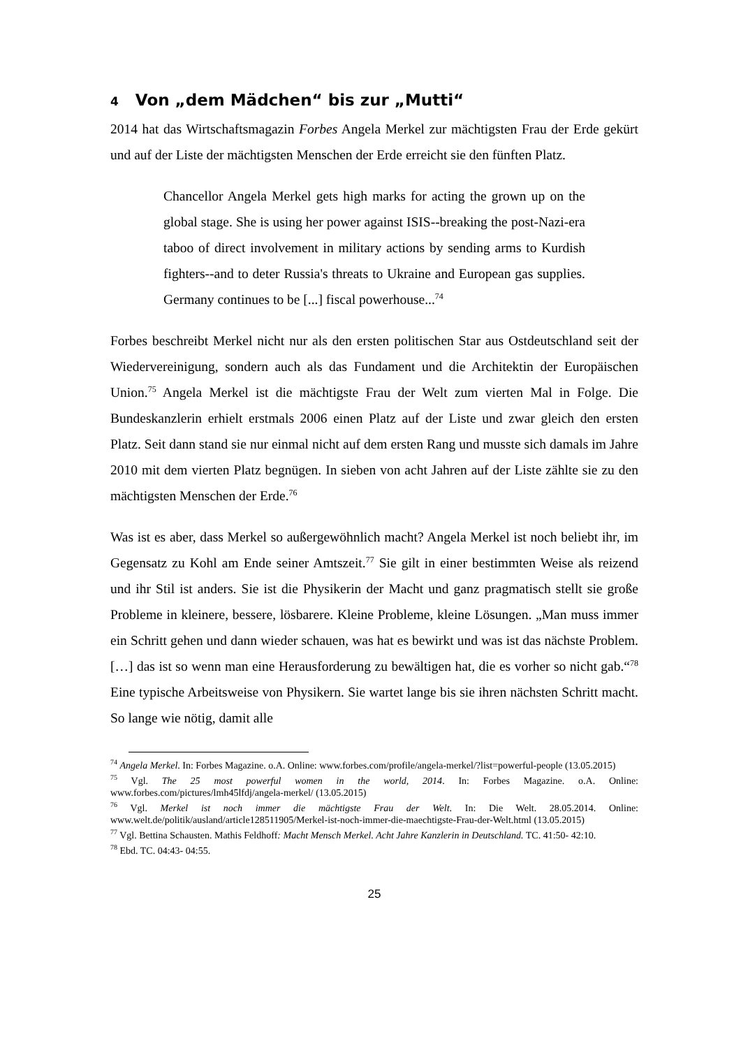4 Von „dem Mädchen“ bis zur „Mutti“
2014 hat das Wirtschaftsmagazin Forbes Angela Merkel zur mächtigsten Frau der Erde gekürt und auf der Liste der mächtigsten Menschen der Erde erreicht sie den fünften Platz.
Chancellor Angela Merkel gets high marks for acting the grown up on the global stage. She is using her power against ISIS--breaking the post-Nazi-era taboo of direct involvement in military actions by sending arms to Kurdish fighters--and to deter Russia's threats to Ukraine and European gas supplies. Germany continues to be [...] fiscal powerhouse...<sup>74</sup>
Forbes beschreibt Merkel nicht nur als den ersten politischen Star aus Ostdeutschland seit der Wiedervereinigung, sondern auch als das Fundament und die Architektin der Europäischen Union.<sup>75</sup> Angela Merkel ist die mächtigste Frau der Welt zum vierten Mal in Folge. Die Bundeskanzlerin erhielt erstmals 2006 einen Platz auf der Liste und zwar gleich den ersten Platz. Seit dann stand sie nur einmal nicht auf dem ersten Rang und musste sich damals im Jahre 2010 mit dem vierten Platz begnügen. In sieben von acht Jahren auf der Liste zählte sie zu den mächtigsten Menschen der Erde.<sup>76</sup>
Was ist es aber, dass Merkel so außergewöhnlich macht? Angela Merkel ist noch beliebt ihr, im Gegensatz zu Kohl am Ende seiner Amtszeit.<sup>77</sup> Sie gilt in einer bestimmten Weise als reizend und ihr Stil ist anders. Sie ist die Physikerin der Macht und ganz pragmatisch stellt sie große Probleme in kleinere, bessere, lösbarere. Kleine Probleme, kleine Lösungen. „Man muss immer ein Schritt gehen und dann wieder schauen, was hat es bewirkt und was ist das nächste Problem. […] das ist so wenn man eine Herausforderung zu bewältigen hat, die es vorher so nicht gab.“<sup>78</sup> Eine typische Arbeitsweise von Physikern. Sie wartet lange bis sie ihren nächsten Schritt macht. So lange wie nötig, damit alle
<sup>74</sup> Angela Merkel. In: Forbes Magazine. o.A. Online: www.forbes.com/profile/angela-merkel/?list=powerful-people (13.05.2015)
<sup>75</sup> Vgl. The 25 most powerful women in the world, 2014. In: Forbes Magazine. o.A. Online: www.forbes.com/pictures/lmh45lfdj/angela-merkel/ (13.05.2015)
<sup>76</sup> Vgl. Merkel ist noch immer die mächtigste Frau der Welt. In: Die Welt. 28.05.2014. Online: www.welt.de/politik/ausland/article128511905/Merkel-ist-noch-immer-die-maechtigste-Frau-der-Welt.html (13.05.2015)
<sup>77</sup> Vgl. Bettina Schausten. Mathis Feldhoff: Macht Mensch Merkel. Acht Jahre Kanzlerin in Deutschland. TC. 41:50- 42:10.
<sup>78</sup> Ebd. TC. 04:43- 04:55.
25